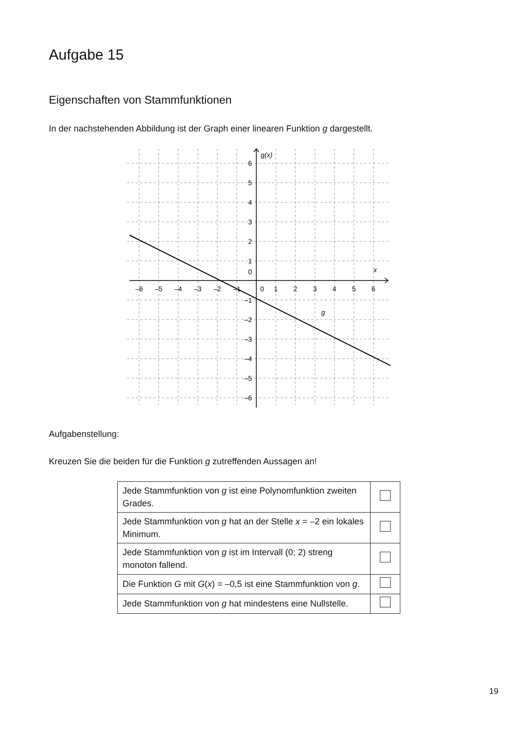Aufgabe 15
Eigenschaften von Stammfunktionen
In der nachstehenden Abbildung ist der Graph einer linearen Funktion g dargestellt.
g(x)
x
g
–6
–5
–4
–3
–2
–1
0
1
2
3
4
5
6
6
5
4
3
2
1
0
–1
–2
–3
–4
–5
–6
Aufgabenstellung:
Kreuzen Sie die beiden für die Funktion g zutreffenden Aussagen an!
| Jede Stammfunktion von g ist eine Polynomfunktion zweiten Grades. | |
| Jede Stammfunktion von g hat an der Stelle x = –2 ein lokales Minimum. | |
| Jede Stammfunktion von g ist im Intervall (0; 2) streng monoton fallend. | |
| Die Funktion G mit G ( x ) = –0,5 ist eine Stammfunktion von g . | |
| Jede Stammfunktion von g hat mindestens eine Nullstelle. | |
19